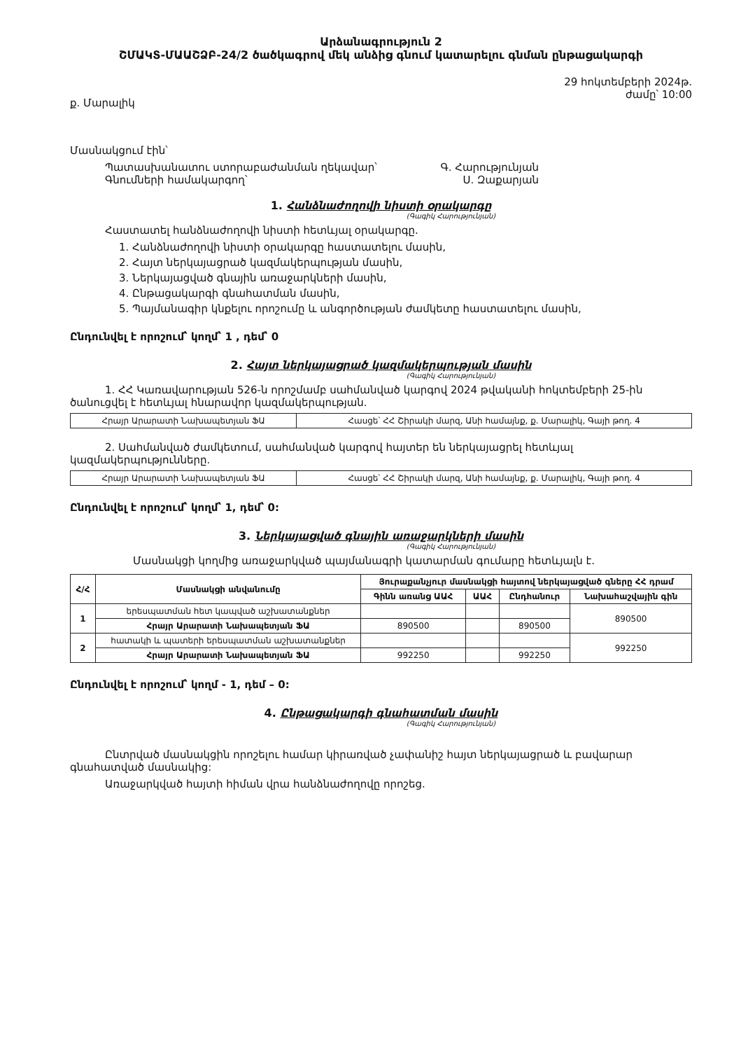Արձանագրություն 2
ՇՄԱԿՏ-ՄԱԱՇՁԲ-24/2 ծածկագրով մեկ անձից գնում կատարելու գնման ընթացակարգի
ք. Մարալիկ 29 հոկտեմբերի 2024թ.
ժամը՝ 10:00
Մասնակցում էին՝
Պատասխանատու ստորաբաժանման ղեկավար՝ Գ. Հարությունյան
Գնումների համակարգող՝ Ս. Զաքարյան
1. Հանձնաժողովի նիստի օրակարգը
(Գագիկ Հարությունյան)
Հաստատել հանձնաժողովի նիստի հետևյալ օրակարգը.
1. Հանձնաժողովի նիստի օրակարգը հաստատելու մասին,
2. Հայտ ներկայացրած կազմակերպության մասին,
3. Ներկայացված գնային առաջարկների մասին,
4. Ընթացակարգի գնահատման մասին,
5. Պայմանագիր կնքելու որոշումը և անգործության ժամկետը հաստատելու մասին,
Ընդունվել է որոշում՝ կողմ՝ 1 , դեմ՝ 0
2. Հայտ ներկայացրած կազմակերպության մասին
(Գագիկ Հարությունյան)
1. ՀՀ Կառավարության 526-ն որոշմամբ սահմանված կարգով 2024 թվականի հոկտեմբերի 25-ին ծանուցվել է հետևյալ հնարավոր կազմակերպության.
| Հրայր Արարատի Նախապետյան ՖԱ | Հասցե՝ ՀՀ Շիրակի մարզ, Անի համայնք, ք. Մարալիկ, Գայի թող. 4 |
2. Սահմանված ժամկետում, սահմանված կարգով հայտեր են ներկայացրել հետևյալ կազմակերպությունները.
| Հրայր Արարատի Նախապետյան ՖԱ | Հասցե՝ ՀՀ Շիրակի մարզ, Անի համայնք, ք. Մարալիկ, Գայի թող. 4 |
Ընդունվել է որոշում՝ կողմ՝ 1, դեմ՝ 0:
3. Ներկայացված գնային առաջարկների մասին
(Գագիկ Հարությունյան)
Մասնակցի կողմից առաջարկված պայմանագրի կատարման գումարը հետևյալն է.
| Հ/Հ | Մասնակցի անվանումը | Յուրաքանչյուր մասնակցի հայտով ներկայացված գները ՀՀ դրամ | | | |
| --- | --- | --- | --- | --- | --- |
| | | Գինն առանց ԱԱՀ | ԱԱՀ | Ընդհանուր | Նախահաշվային գին |
| 1 | երեսպատման հետ կապված աշխատանքներ | | | | 890500 |
| | Հրայր Արարատի Նախապետյան ՖԱ | 890500 | | 890500 | |
| 2 | հատակի և պատերի երեսպատման աշխատանքներ | | | | 992250 |
| | Հրայր Արարատի Նախապետյան ՖԱ | 992250 | | 992250 | |
Ընդունվել է որոշում՝ կողմ - 1, դեմ – 0:
4. Ընթացակարգի գնահատման մասին
(Գագիկ Հարությունյան)
Ընտրված մասնակցին որոշելու համար կիրառված չափանիշ հայտ ներկայացրած և բավարար գնահատված մասնակից:
Առաջարկված հայտի հիման վրա հանձնաժողովը որոշեց.